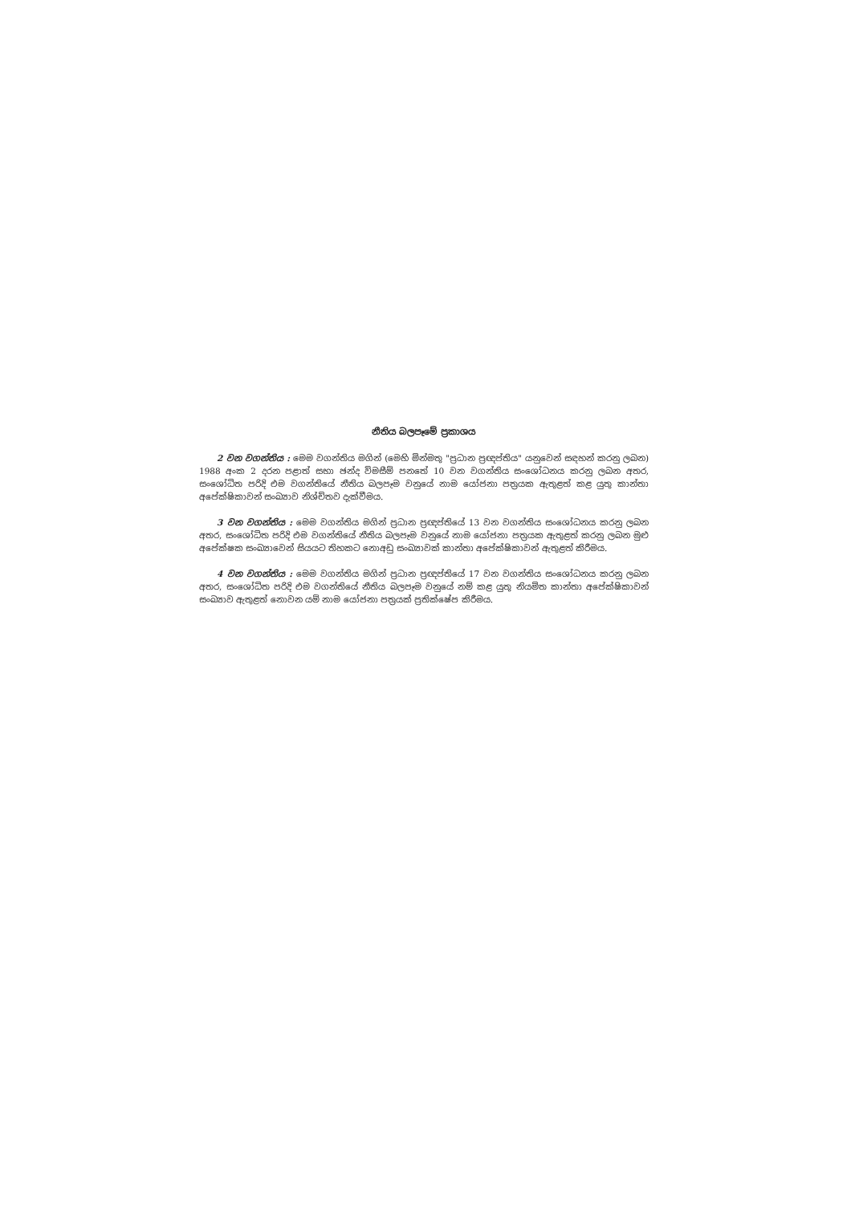නීතිය බලපෑමේ ප්‍රකාශය
2 වන වගන්තිය : මෙම වගන්තිය මගින් (මෙහි මින්මතු "ප්‍රධාන ප්‍රඥප්තිය" යනුවෙන් සඳහන් කරනු ලබන) 1988 අංක 2 දරන පළාත් සභා ඡන්ද විමසීම් පනතේ 10 වන වගන්තිය සංශෝධනය කරනු ලබන අතර, සංශෝධිත පරිදි එම වගන්තියේ නීතිය බලපෑම වනුයේ නාම යෝජනා පත්‍රයක ඇතුළත් කළ යුතු කාන්තා අපේක්ෂිකාවන් සංඛ්‍යාව නිශ්චිතව දැක්වීමය.
3 වන වගන්තිය : මෙම වගන්තිය මගින් ප්‍රධාන ප්‍රඥප්තියේ 13 වන වගන්තිය සංශෝධනය කරනු ලබන අතර, සංශෝධිත පරිදි එම වගන්තියේ නීතිය බලපෑම වනුයේ නාම යෝජනා පත්‍රයක ඇතුළත් කරනු ලබන මුළු අපේක්ෂක සංඛ්‍යාවෙන් සියයට තිහකට නොඅඩු සංඛ්‍යාවක් කාන්තා අපේක්ෂිකාවන් ඇතුළත් කිරීමය.
4 වන වගන්තිය : මෙම වගන්තිය මගින් ප්‍රධාන ප්‍රඥප්තියේ 17 වන වගන්තිය සංශෝධනය කරනු ලබන අතර, සංශෝධිත පරිදි එම වගන්තියේ නීතිය බලපෑම වනුයේ නම් කළ යුතු නියමිත කාන්තා අපේක්ෂිකාවන් සංඛ්‍යාව ඇතුළත් නොවන යම් නාම යෝජනා පත්‍රයක් ප්‍රතික්ෂේප කිරීමය.